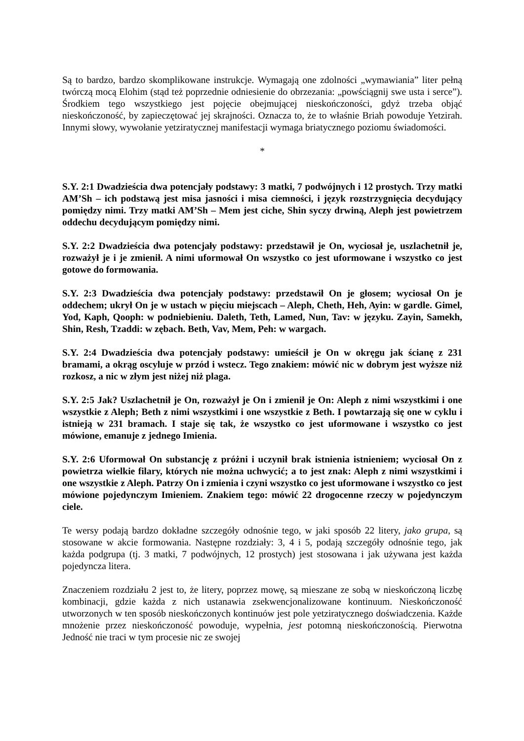Są to bardzo, bardzo skomplikowane instrukcje. Wymagają one zdolności „wymawiania” liter pełną twórczą mocą Elohim (stąd też poprzednie odniesienie do obrzezania: „powściągnij swe usta i serce”). Środkiem tego wszystkiego jest pojęcie obejmującej nieskończoności, gdyż trzeba objąć nieskończoność, by zapieczętować jej skrajności. Oznacza to, że to właśnie Briah powoduje Yetzirah. Innymi słowy, wywołanie yetziratycznej manifestacji wymaga briatycznego poziomu świadomości.
*
S.Y. 2:1 Dwadzieścia dwa potencjały podstawy: 3 matki, 7 podwójnych i 12 prostych. Trzy matki AM’Sh – ich podstawą jest misa jasności i misa ciemności, i język rozstrzygnięcia decydujący pomiędzy nimi. Trzy matki AM’Sh – Mem jest ciche, Shin syczy drwiną, Aleph jest powietrzem oddechu decydującym pomiędzy nimi.
S.Y. 2:2 Dwadzieścia dwa potencjały podstawy: przedstawił je On, wyciosał je, uszlachetnił je, rozważył je i je zmienił. A nimi uformował On wszystko co jest uformowane i wszystko co jest gotowe do formowania.
S.Y. 2:3 Dwadzieścia dwa potencjały podstawy: przedstawił On je głosem; wyciosał On je oddechem; ukrył On je w ustach w pięciu miejscach – Aleph, Cheth, Heh, Ayin: w gardle. Gimel, Yod, Kaph, Qooph: w podniebieniu. Daleth, Teth, Lamed, Nun, Tav: w języku. Zayin, Samekh, Shin, Resh, Tzaddi: w zębach. Beth, Vav, Mem, Peh: w wargach.
S.Y. 2:4 Dwadzieścia dwa potencjały podstawy: umieścił je On w okręgu jak ścianę z 231 bramami, a okrąg oscyluje w przód i wstecz. Tego znakiem: mówić nic w dobrym jest wyższe niż rozkosz, a nic w złym jest niżej niż plaga.
S.Y. 2:5 Jak? Uszlachetnił je On, rozważył je On i zmienił je On: Aleph z nimi wszystkimi i one wszystkie z Aleph; Beth z nimi wszystkimi i one wszystkie z Beth. I powtarzają się one w cyklu i istnieją w 231 bramach. I staje się tak, że wszystko co jest uformowane i wszystko co jest mówione, emanuje z jednego Imienia.
S.Y. 2:6 Uformował On substancję z próżni i uczynił brak istnienia istnieniem; wyciosał On z powietrza wielkie filary, których nie można uchwycić; a to jest znak: Aleph z nimi wszystkimi i one wszystkie z Aleph. Patrzy On i zmienia i czyni wszystko co jest uformowane i wszystko co jest mówione pojedynczym Imieniem. Znakiem tego: mówić 22 drogocenne rzeczy w pojedynczym ciele.
Te wersy podają bardzo dokładne szczegóły odnośnie tego, w jaki sposób 22 litery, jako grupa, są stosowane w akcie formowania. Następne rozdziały: 3, 4 i 5, podają szczegóły odnośnie tego, jak każda podgrupa (tj. 3 matki, 7 podwójnych, 12 prostych) jest stosowana i jak używana jest każda pojedyncza litera.
Znaczeniem rozdziału 2 jest to, że litery, poprzez mowę, są mieszane ze sobą w nieskończoną liczbę kombinacji, gdzie każda z nich ustanawia zsekwencjonalizowane kontinuum. Nieskończoność utworzonych w ten sposób nieskończonych kontinuów jest pole yetziratycznego doświadczenia. Każde mnożenie przez nieskończoność powoduje, wypełnia, jest potomną nieskończonością. Pierwotna Jedność nie traci w tym procesie nic ze swojej